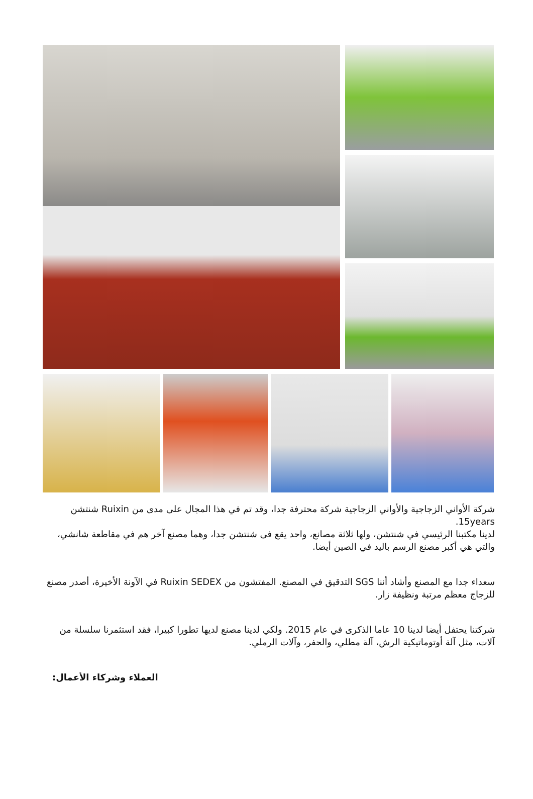شركة الأواني الزجاجية والأواني الزجاجية شركة محترفة جدا، وقد تم في هذا المجال على مدى من Ruixin شنتشن 15years.
لدينا مكتبنا الرئيسي في شنتشن، ولها ثلاثة مصانع، واحد يقع فى شنتشن جدا، وهما مصنع آخر هم في مقاطعة شانشي، والتي هي أكبر مصنع الرسم باليد في الصين أيضا.
سعداء جدا مع المصنع وأشاد أننا SGS التدقيق في المصنع. المفتشون من Ruixin SEDEX في الآونة الأخيرة، أصدر مصنع للزجاج معظم مرتبة ونظيفة زار.
شركتنا يحتفل أيضا لدينا 10 عاما الذكرى في عام 2015. ولكي لدينا مصنع لديها تطورا كبيرا، فقد استثمرنا سلسلة من آلات، مثل آلة أوتوماتيكية الرش، آلة مطلي، والحفر، وآلات الرملي.
العملاء وشركاء الأعمال: